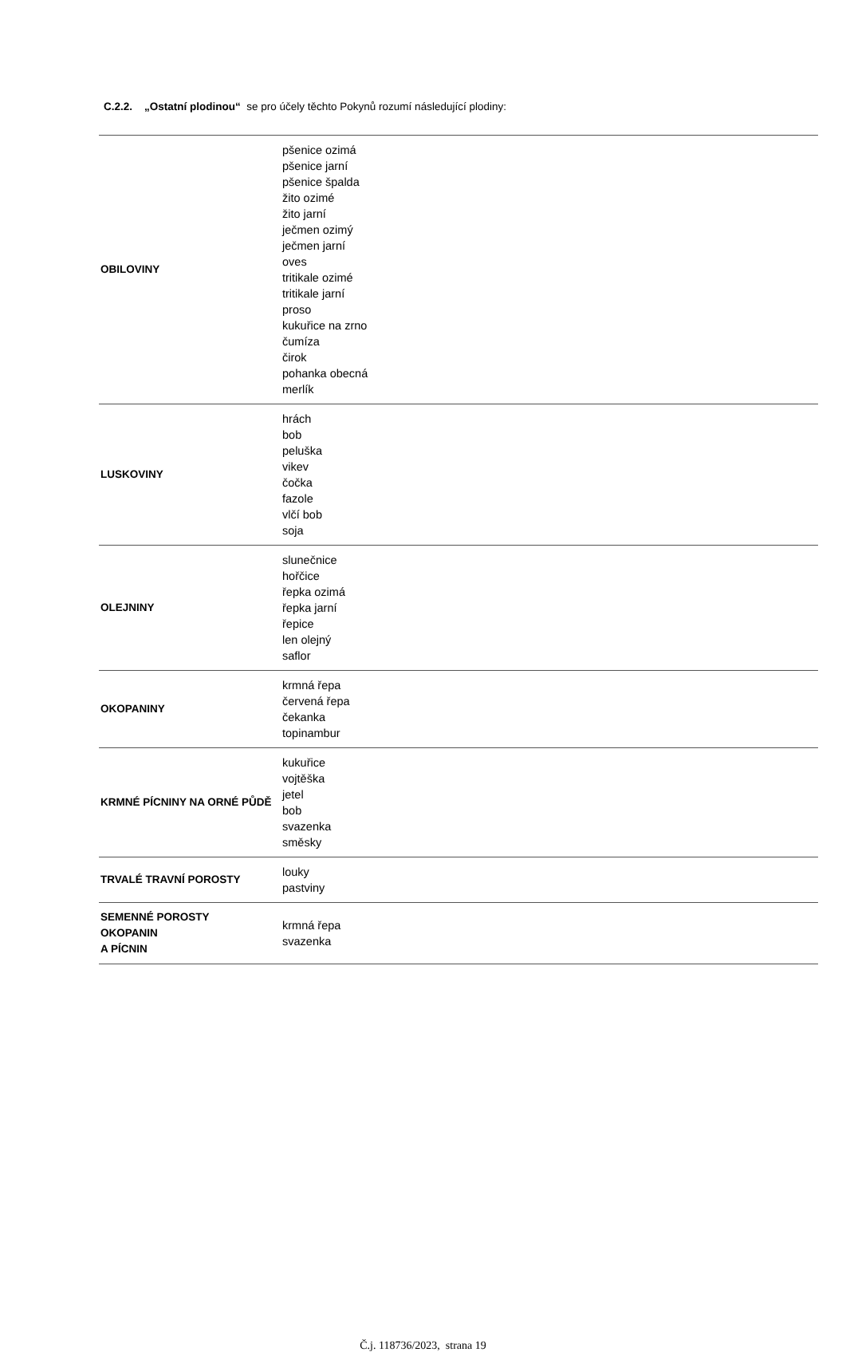C.2.2. „Ostatní plodinou“ se pro účely těchto Pokynů rozumí následující plodiny:
| OBILOVINY | pšenice ozimá pšenice jarní pšenice špalda žito ozimé žito jarní ječmen ozimý ječmen jarní oves tritikale ozimé tritikale jarní proso kukuřice na zrno čumíza čirok pohanka obecná merlík |
| LUSKOVINY | hrách bob peluška vikev čočka fazole vlčí bob soja |
| OLEJNINY | slunečnice hořčice řepka ozimá řepka jarní řepice len olejný saflor |
| OKOPANINY | krmná řepa červená řepa čekanka topinambur |
| KRMNÉ PÍCNINY NA ORNÉ PŮDĚ | kukuřice vojtěška jetel bob svazenka směsky |
| TRVALÉ TRAVNÍ POROSTY | louky pastviny |
| SEMENNÉ POROSTY OKOPANIN A PÍCNIN | krmná řepa svazenka |
Č.j. 118736/2023, strana 19